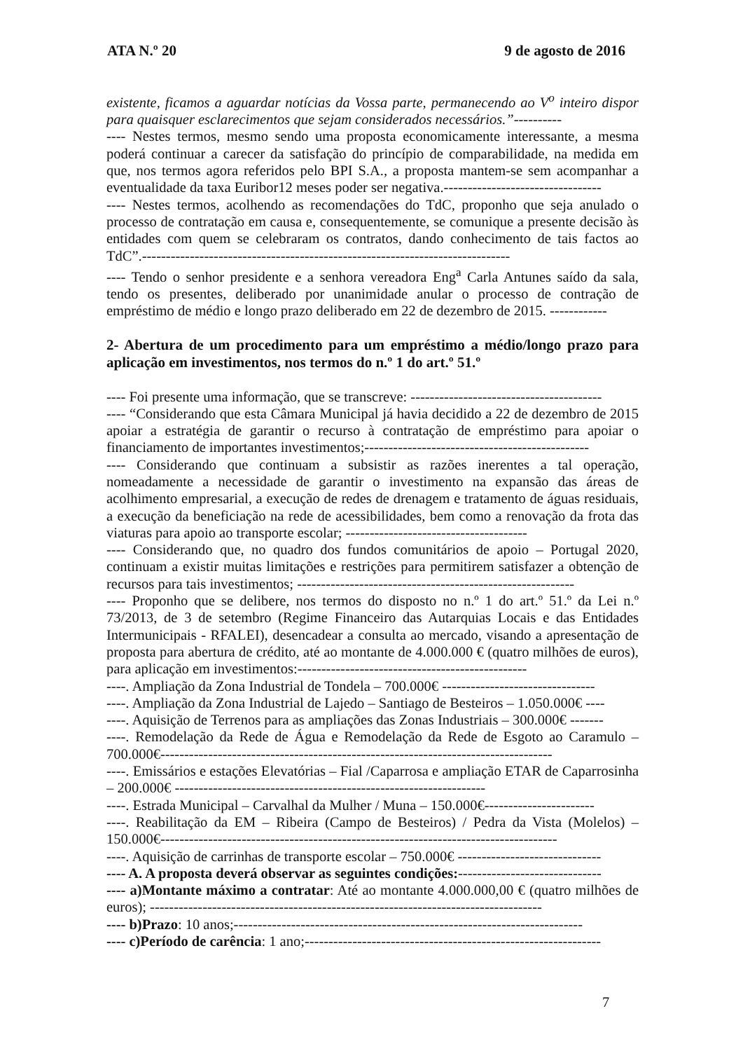ATA N.º 20 9 de agosto de 2016
existente, ficamos a aguardar notícias da Vossa parte, permanecendo ao V<sup>o</sup> inteiro dispor para quaisquer esclarecimentos que sejam considerados necessários.”----------
---- Nestes termos, mesmo sendo uma proposta economicamente interessante, a mesma poderá continuar a carecer da satisfação do princípio de comparabilidade, na medida em que, nos termos agora referidos pelo BPI S.A., a proposta mantem-se sem acompanhar a eventualidade da taxa Euribor12 meses poder ser negativa.---------------------------------
---- Nestes termos, acolhendo as recomendações do TdC, proponho que seja anulado o processo de contratação em causa e, consequentemente, se comunique a presente decisão às entidades com quem se celebraram os contratos, dando conhecimento de tais factos ao TdC”.-----------------------------------------------------------------------------
---- Tendo o senhor presidente e a senhora vereadora Eng<sup>a</sup> Carla Antunes saído da sala, tendo os presentes, deliberado por unanimidade anular o processo de contração de empréstimo de médio e longo prazo deliberado em 22 de dezembro de 2015. ------------
2- Abertura de um procedimento para um empréstimo a médio/longo prazo para aplicação em investimentos, nos termos do n.º 1 do art.º 51.º
---- Foi presente uma informação, que se transcreve: ----------------------------------------
---- “Considerando que esta Câmara Municipal já havia decidido a 22 de dezembro de 2015 apoiar a estratégia de garantir o recurso à contratação de empréstimo para apoiar o financiamento de importantes investimentos;-----------------------------------------------
---- Considerando que continuam a subsistir as razões inerentes a tal operação, nomeadamente a necessidade de garantir o investimento na expansão das áreas de acolhimento empresarial, a execução de redes de drenagem e tratamento de águas residuais, a execução da beneficiação na rede de acessibilidades, bem como a renovação da frota das viaturas para apoio ao transporte escolar; --------------------------------------
---- Considerando que, no quadro dos fundos comunitários de apoio – Portugal 2020, continuam a existir muitas limitações e restrições para permitirem satisfazer a obtenção de recursos para tais investimentos; ----------------------------------------------------------
---- Proponho que se delibere, nos termos do disposto no n.º 1 do art.º 51.º da Lei n.º 73/2013, de 3 de setembro (Regime Financeiro das Autarquias Locais e das Entidades Intermunicipais - RFALEI), desencadear a consulta ao mercado, visando a apresentação de proposta para abertura de crédito, até ao montante de 4.000.000 € (quatro milhões de euros), para aplicação em investimentos:------------------------------------------------
----. Ampliação da Zona Industrial de Tondela – 700.000€ --------------------------------
----. Ampliação da Zona Industrial de Lajedo – Santiago de Besteiros – 1.050.000€ ----
----. Aquisição de Terrenos para as ampliações das Zonas Industriais – 300.000€ -------
----. Remodelação da Rede de Água e Remodelação da Rede de Esgoto ao Caramulo – 700.000€----------------------------------------------------------------------------------
----. Emissários e estações Elevatórias – Fial /Caparrosa e ampliação ETAR de Caparrosinha – 200.000€ -----------------------------------------------------------------
----. Estrada Municipal – Carvalhal da Mulher / Muna – 150.000€-----------------------
----. Reabilitação da EM – Ribeira (Campo de Besteiros) / Pedra da Vista (Molelos) – 150.000€-----------------------------------------------------------------------------------
----. Aquisição de carrinhas de transporte escolar – 750.000€ ------------------------------
---- A. A proposta deverá observar as seguintes condições:------------------------------
---- a)Montante máximo a contratar: Até ao montante 4.000.000,00 € (quatro milhões de euros); ----------------------------------------------------------------------------------
---- b)Prazo: 10 anos;-------------------------------------------------------------------------
---- c)Período de carência: 1 ano;--------------------------------------------------------------
7